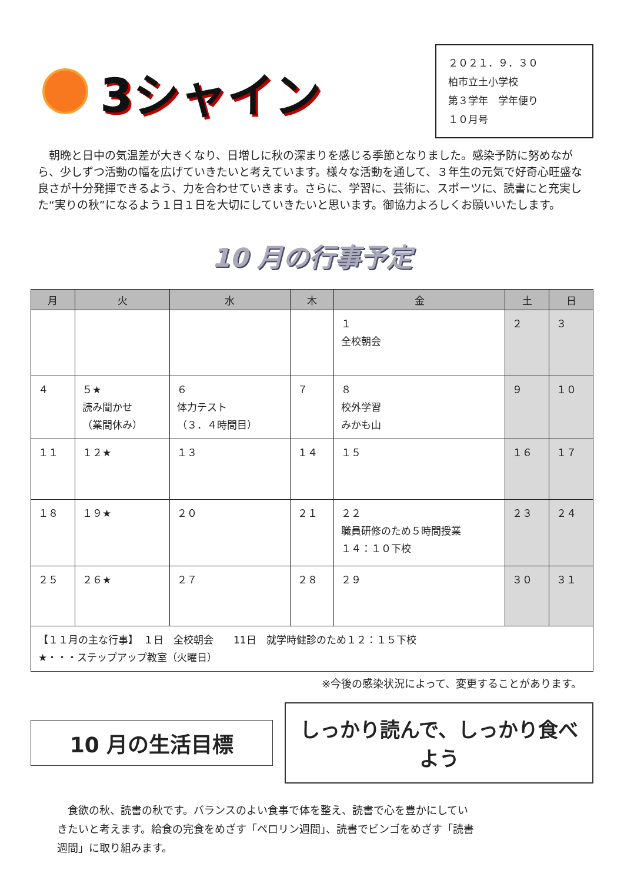3シャイン
２０２１．９．３０
柏市立土小学校
第３学年　学年便り
１０月号
朝晩と日中の気温差が大きくなり、日増しに秋の深まりを感じる季節となりました。感染予防に努めながら、少しずつ活動の幅を広げていきたいと考えています。様々な活動を通して、３年生の元気で好奇心旺盛な良さが十分発揮できるよう、力を合わせていきます。さらに、学習に、芸術に、スポーツに、読書にと充実した“実りの秋”になるよう１日１日を大切にしていきたいと思います。御協力よろしくお願いいたします。
10 月の行事予定
| 月 | 火 | 水 | 木 | 金 | 土 | 日 |
| --- | --- | --- | --- | --- | --- | --- |
| | | | | １ 全校朝会 | ２ | ３ |
| ４ | ５★ 読み聞かせ （業間休み） | ６ 体力テスト （３．４時間目） | ７ | ８ 校外学習 みかも山 | ９ | １０ |
| １１ | １２★ | １３ | １４ | １５ | １６ | １７ |
| １８ | １９★ | ２０ | ２１ | ２２ 職員研修のため５時間授業 １４：１０下校 | ２３ | ２４ |
| ２５ | ２６★ | ２７ | ２８ | ２９ | ３０ | ３１ |
| 【１１月の主な行事】 １日 全校朝会 11日 就学時健診のため１２：１５下校 ★・・・ステップアップ教室（火曜日） | | | | | | |
※今後の感染状況によって、変更することがあります。
10 月の生活目標
しっかり読んで、しっかり食べよう
食欲の秋、読書の秋です。バランスのよい食事で体を整え、読書で心を豊かにしていきたいと考えます。給食の完食をめざす「ペロリン週間」、読書でビンゴをめざす「読書週間」に取り組みます。